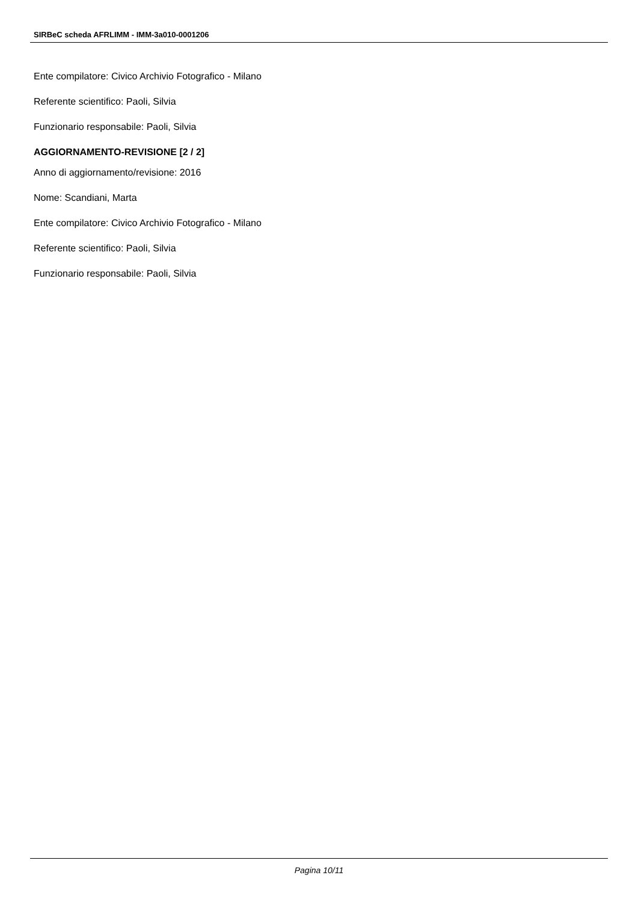SIRBeC scheda AFRLIMM - IMM-3a010-0001206
Ente compilatore: Civico Archivio Fotografico - Milano
Referente scientifico: Paoli, Silvia
Funzionario responsabile: Paoli, Silvia
AGGIORNAMENTO-REVISIONE [2 / 2]
Anno di aggiornamento/revisione: 2016
Nome: Scandiani, Marta
Ente compilatore: Civico Archivio Fotografico - Milano
Referente scientifico: Paoli, Silvia
Funzionario responsabile: Paoli, Silvia
Pagina 10/11